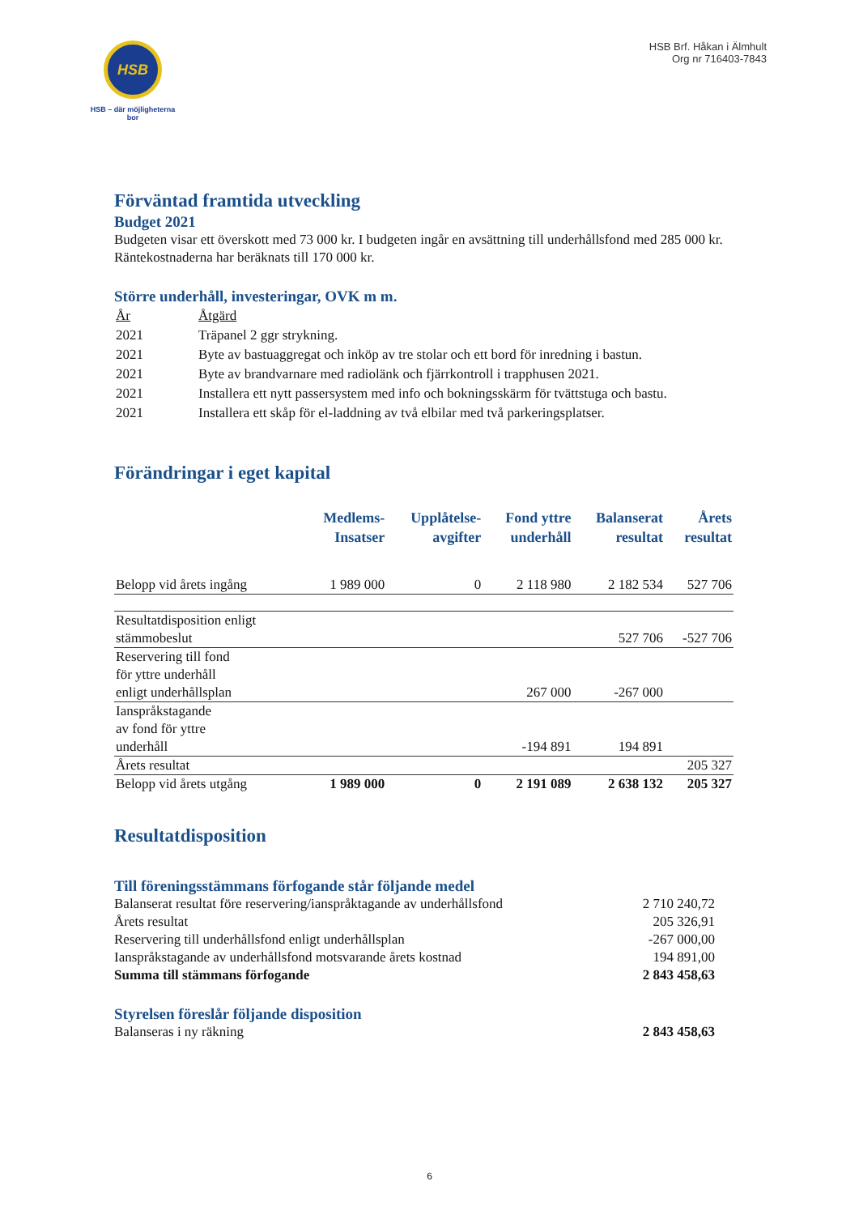HSB
HSB – där möjligheterna bor
HSB Brf. Håkan i Älmhult
Org nr 716403-7843
Förväntad framtida utveckling
Budget 2021
Budgeten visar ett överskott med 73 000 kr. I budgeten ingår en avsättning till underhållsfond med 285 000 kr. Räntekostnaderna har beräknats till 170 000 kr.
Större underhåll, investeringar, OVK m m.
| År | Åtgärd |
| 2021 | Träpanel 2 ggr strykning. |
| 2021 | Byte av bastuaggregat och inköp av tre stolar och ett bord för inredning i bastun. |
| 2021 | Byte av brandvarnare med radiolänk och fjärrkontroll i trapphusen 2021. |
| 2021 | Installera ett nytt passersystem med info och bokningsskärm för tvättstuga och bastu. |
| 2021 | Installera ett skåp för el-laddning av två elbilar med två parkeringsplatser. |
Förändringar i eget kapital
| | Medlems- Insatser | Upplåtelse- avgifter | Fond yttre underhåll | Balanserat resultat | Årets resultat |
| --- | --- | --- | --- | --- | --- |
| Belopp vid årets ingång | 1 989 000 | 0 | 2 118 980 | 2 182 534 | 527 706 |
| Resultatdisposition enligt stämmobeslut | | | | 527 706 | -527 706 |
| Reservering till fond för yttre underhåll enligt underhållsplan | | | 267 000 | -267 000 | |
| Ianspråkstagande av fond för yttre underhåll | | | -194 891 | 194 891 | |
| Årets resultat | | | | | 205 327 |
| Belopp vid årets utgång | 1 989 000 | 0 | 2 191 089 | 2 638 132 | 205 327 |
Resultatdisposition
Till föreningsstämmans förfogande står följande medel
| Balanserat resultat före reservering/ianspråktagande av underhållsfond | 2 710 240,72 |
| Årets resultat | 205 326,91 |
| Reservering till underhållsfond enligt underhållsplan | -267 000,00 |
| Ianspråkstagande av underhållsfond motsvarande årets kostnad | 194 891,00 |
| Summa till stämmans förfogande | 2 843 458,63 |
Styrelsen föreslår följande disposition
| Balanseras i ny räkning | 2 843 458,63 |
6